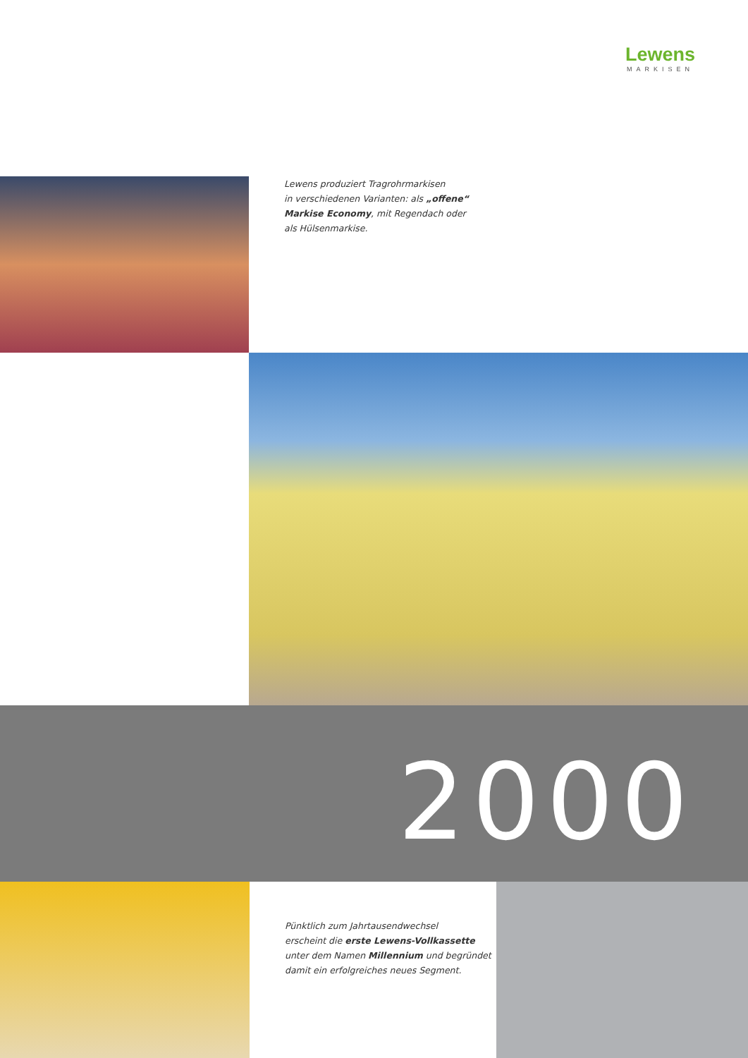Lewens
MARKISEN
Lewens produziert Tragrohrmarkisen
in verschiedenen Varianten: als „offene“
Markise Economy, mit Regendach oder
als Hülsenmarkise.
2000
Pünktlich zum Jahrtausendwechsel
erscheint die erste Lewens-Vollkassette
unter dem Namen Millennium und begründet
damit ein erfolgreiches neues Segment.